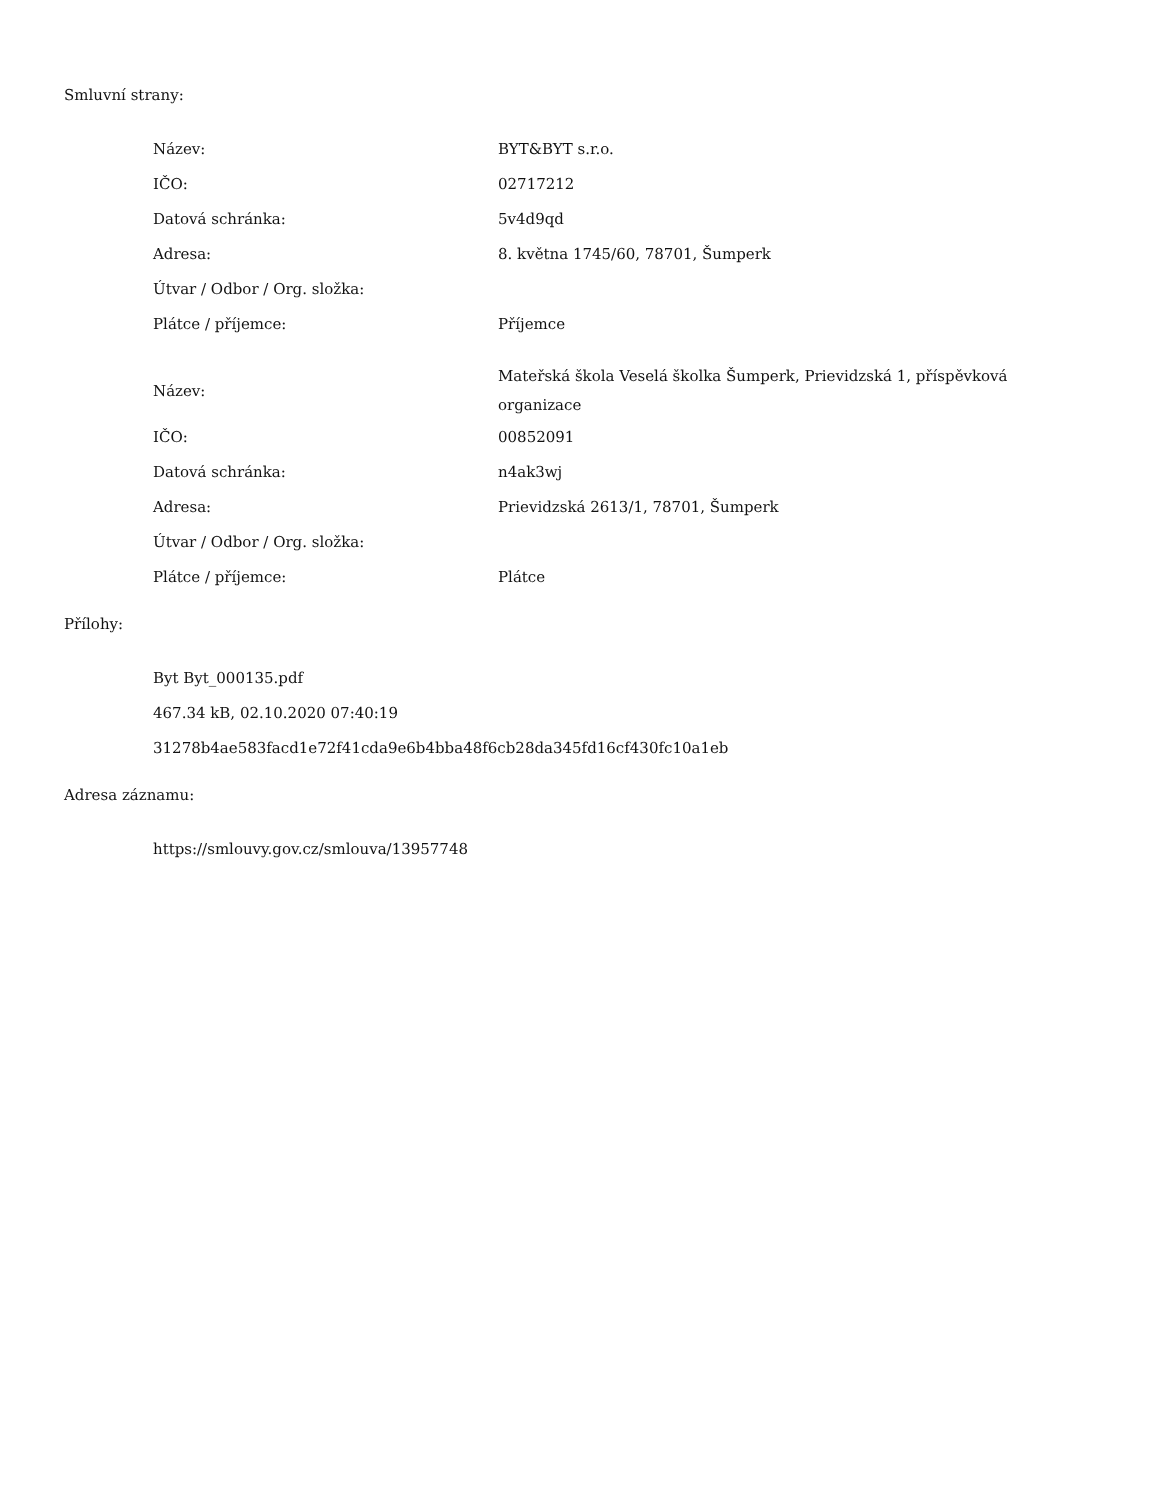Smluvní strany:
| Název: | BYT&BYT s.r.o. |
| IČO: | 02717212 |
| Datová schránka: | 5v4d9qd |
| Adresa: | 8. května 1745/60, 78701, Šumperk |
| Útvar / Odbor / Org. složka: | |
| Plátce / příjemce: | Příjemce |
| Název: | Mateřská škola Veselá školka Šumperk, Prievidzská 1, příspěvková organizace |
| IČO: | 00852091 |
| Datová schránka: | n4ak3wj |
| Adresa: | Prievidzská 2613/1, 78701, Šumperk |
| Útvar / Odbor / Org. složka: | |
| Plátce / příjemce: | Plátce |
Přílohy:
Byt Byt_000135.pdf
467.34 kB, 02.10.2020 07:40:19
31278b4ae583facd1e72f41cda9e6b4bba48f6cb28da345fd16cf430fc10a1eb
Adresa záznamu:
https://smlouvy.gov.cz/smlouva/13957748